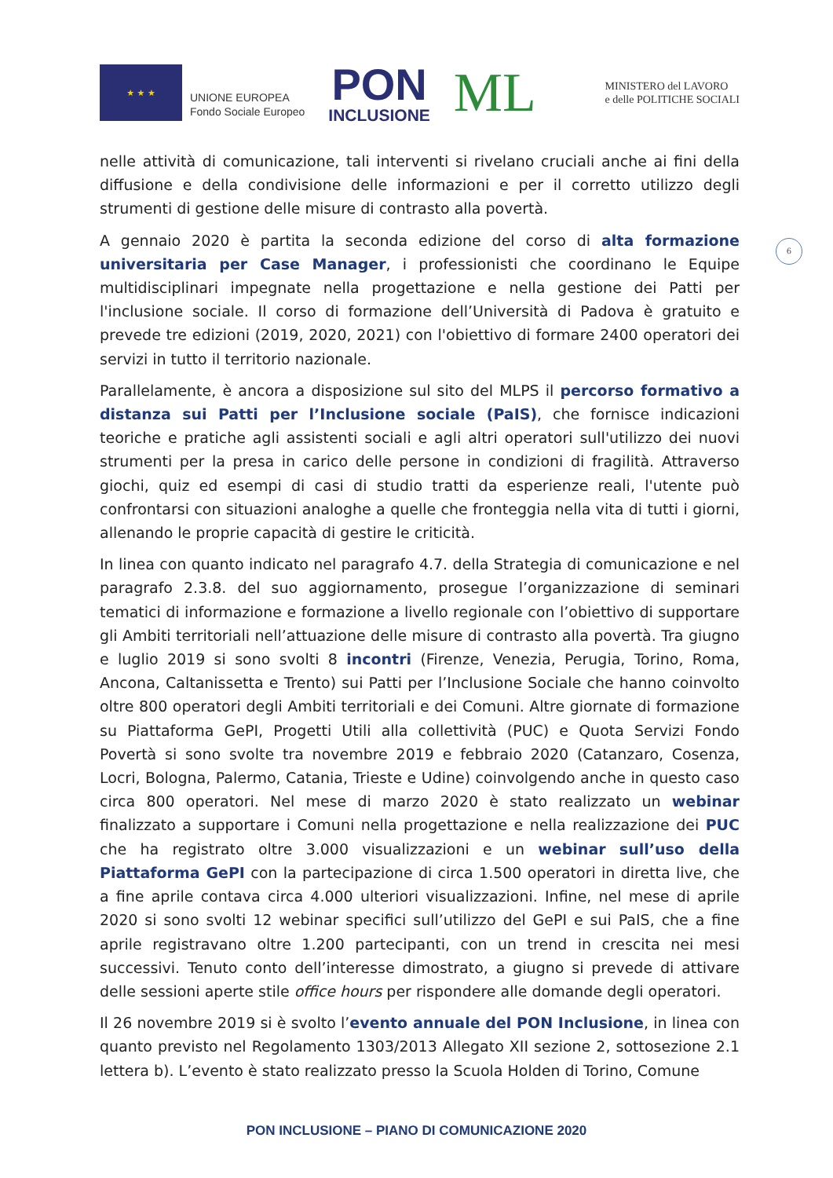★ ★ ★
UNIONE EUROPEA
Fondo Sociale Europeo
PON
INCLUSIONE
ML
MINISTERO del LAVORO
e delle POLITICHE SOCIALI
6
nelle attività di comunicazione, tali interventi si rivelano cruciali anche ai fini della diffusione e della condivisione delle informazioni e per il corretto utilizzo degli strumenti di gestione delle misure di contrasto alla povertà.
A gennaio 2020 è partita la seconda edizione del corso di alta formazione universitaria per Case Manager, i professionisti che coordinano le Equipe multidisciplinari impegnate nella progettazione e nella gestione dei Patti per l'inclusione sociale. Il corso di formazione dell’Università di Padova è gratuito e prevede tre edizioni (2019, 2020, 2021) con l'obiettivo di formare 2400 operatori dei servizi in tutto il territorio nazionale.
Parallelamente, è ancora a disposizione sul sito del MLPS il percorso formativo a distanza sui Patti per l’Inclusione sociale (PaIS), che fornisce indicazioni teoriche e pratiche agli assistenti sociali e agli altri operatori sull'utilizzo dei nuovi strumenti per la presa in carico delle persone in condizioni di fragilità. Attraverso giochi, quiz ed esempi di casi di studio tratti da esperienze reali, l'utente può confrontarsi con situazioni analoghe a quelle che fronteggia nella vita di tutti i giorni, allenando le proprie capacità di gestire le criticità.
In linea con quanto indicato nel paragrafo 4.7. della Strategia di comunicazione e nel paragrafo 2.3.8. del suo aggiornamento, prosegue l’organizzazione di seminari tematici di informazione e formazione a livello regionale con l’obiettivo di supportare gli Ambiti territoriali nell’attuazione delle misure di contrasto alla povertà. Tra giugno e luglio 2019 si sono svolti 8 incontri (Firenze, Venezia, Perugia, Torino, Roma, Ancona, Caltanissetta e Trento) sui Patti per l’Inclusione Sociale che hanno coinvolto oltre 800 operatori degli Ambiti territoriali e dei Comuni. Altre giornate di formazione su Piattaforma GePI, Progetti Utili alla collettività (PUC) e Quota Servizi Fondo Povertà si sono svolte tra novembre 2019 e febbraio 2020 (Catanzaro, Cosenza, Locri, Bologna, Palermo, Catania, Trieste e Udine) coinvolgendo anche in questo caso circa 800 operatori. Nel mese di marzo 2020 è stato realizzato un webinar finalizzato a supportare i Comuni nella progettazione e nella realizzazione dei PUC che ha registrato oltre 3.000 visualizzazioni e un webinar sull’uso della Piattaforma GePI con la partecipazione di circa 1.500 operatori in diretta live, che a fine aprile contava circa 4.000 ulteriori visualizzazioni. Infine, nel mese di aprile 2020 si sono svolti 12 webinar specifici sull’utilizzo del GePI e sui PaIS, che a fine aprile registravano oltre 1.200 partecipanti, con un trend in crescita nei mesi successivi. Tenuto conto dell’interesse dimostrato, a giugno si prevede di attivare delle sessioni aperte stile office hours per rispondere alle domande degli operatori.
Il 26 novembre 2019 si è svolto l’evento annuale del PON Inclusione, in linea con quanto previsto nel Regolamento 1303/2013 Allegato XII sezione 2, sottosezione 2.1 lettera b). L’evento è stato realizzato presso la Scuola Holden di Torino, Comune
PON INCLUSIONE – PIANO DI COMUNICAZIONE 2020